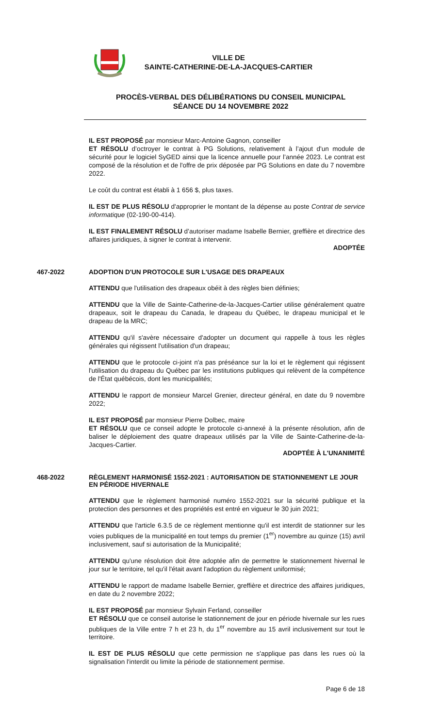VILLE DE
SAINTE-CATHERINE-DE-LA-JACQUES-CARTIER
PROCÈS-VERBAL DES DÉLIBÉRATIONS DU CONSEIL MUNICIPAL
SÉANCE DU 14 NOVEMBRE 2022
IL EST PROPOSÉ par monsieur Marc-Antoine Gagnon, conseiller
ET RÉSOLU d’octroyer le contrat à PG Solutions, relativement à l’ajout d'un module de sécurité pour le logiciel SyGED ainsi que la licence annuelle pour l’année 2023. Le contrat est composé de la résolution et de l'offre de prix déposée par PG Solutions en date du 7 novembre 2022.
Le coût du contrat est établi à 1 656 $, plus taxes.
IL EST DE PLUS RÉSOLU d'approprier le montant de la dépense au poste Contrat de service informatique (02-190-00-414).
IL EST FINALEMENT RÉSOLU d’autoriser madame Isabelle Bernier, greffière et directrice des affaires juridiques, à signer le contrat à intervenir.
ADOPTÉE
467-2022 ADOPTION D'UN PROTOCOLE SUR L'USAGE DES DRAPEAUX
ATTENDU que l'utilisation des drapeaux obéit à des règles bien définies;
ATTENDU que la Ville de Sainte-Catherine-de-la-Jacques-Cartier utilise généralement quatre drapeaux, soit le drapeau du Canada, le drapeau du Québec, le drapeau municipal et le drapeau de la MRC;
ATTENDU qu'il s'avère nécessaire d'adopter un document qui rappelle à tous les règles générales qui régissent l'utilisation d'un drapeau;
ATTENDU que le protocole ci-joint n'a pas préséance sur la loi et le règlement qui régissent l'utilisation du drapeau du Québec par les institutions publiques qui relèvent de la compétence de l'État québécois, dont les municipalités;
ATTENDU le rapport de monsieur Marcel Grenier, directeur général, en date du 9 novembre 2022;
IL EST PROPOSÉ par monsieur Pierre Dolbec, maire
ET RÉSOLU que ce conseil adopte le protocole ci-annexé à la présente résolution, afin de baliser le déploiement des quatre drapeaux utilisés par la Ville de Sainte-Catherine-de-la-Jacques-Cartier.
ADOPTÉE À L'UNANIMITÉ
468-2022 RÈGLEMENT HARMONISÉ 1552-2021 : AUTORISATION DE STATIONNEMENT LE JOUR EN PÉRIODE HIVERNALE
ATTENDU que le règlement harmonisé numéro 1552-2021 sur la sécurité publique et la protection des personnes et des propriétés est entré en vigueur le 30 juin 2021;
ATTENDU que l'article 6.3.5 de ce règlement mentionne qu'il est interdit de stationner sur les voies publiques de la municipalité en tout temps du premier (1<sup>er</sup>) novembre au quinze (15) avril inclusivement, sauf si autorisation de la Municipalité;
ATTENDU qu'une résolution doit être adoptée afin de permettre le stationnement hivernal le jour sur le territoire, tel qu'il l'était avant l'adoption du règlement uniformisé;
ATTENDU le rapport de madame Isabelle Bernier, greffière et directrice des affaires juridiques, en date du 2 novembre 2022;
IL EST PROPOSÉ par monsieur Sylvain Ferland, conseiller
ET RÉSOLU que ce conseil autorise le stationnement de jour en période hivernale sur les rues publiques de la Ville entre 7 h et 23 h, du 1<sup>er</sup> novembre au 15 avril inclusivement sur tout le territoire.
IL EST DE PLUS RÉSOLU que cette permission ne s'applique pas dans les rues où la signalisation l'interdit ou limite la période de stationnement permise.
Page 6 de 18